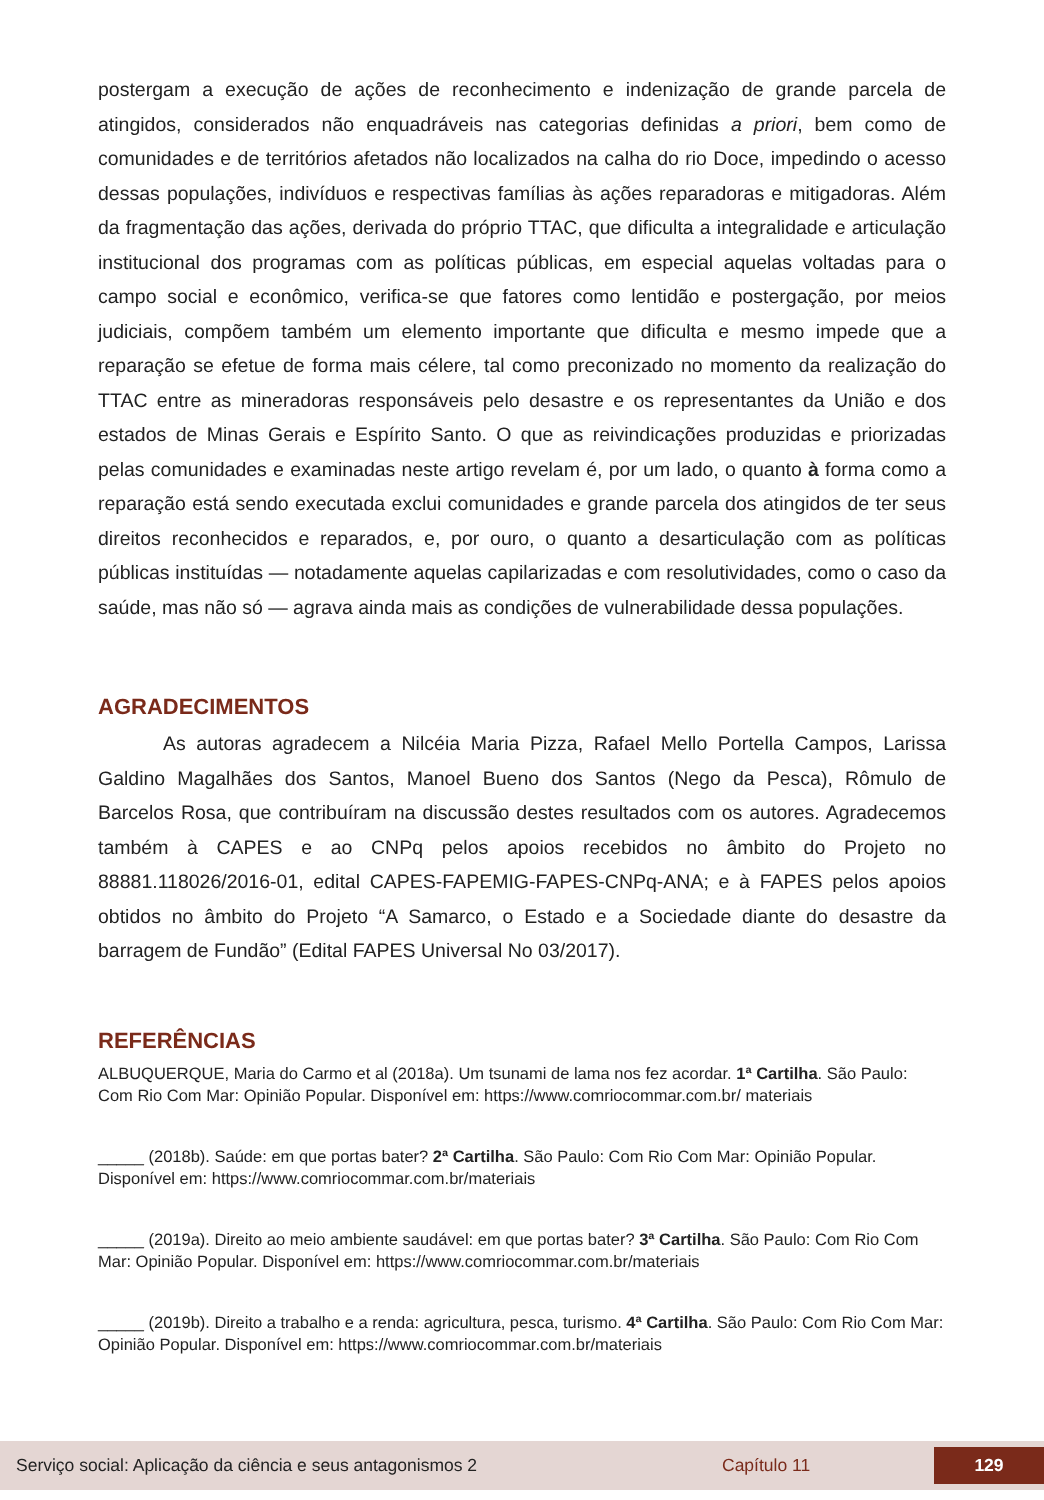postergam a execução de ações de reconhecimento e indenização de grande parcela de atingidos, considerados não enquadráveis nas categorias definidas a priori, bem como de comunidades e de territórios afetados não localizados na calha do rio Doce, impedindo o acesso dessas populações, indivíduos e respectivas famílias às ações reparadoras e mitigadoras. Além da fragmentação das ações, derivada do próprio TTAC, que dificulta a integralidade e articulação institucional dos programas com as políticas públicas, em especial aquelas voltadas para o campo social e econômico, verifica-se que fatores como lentidão e postergação, por meios judiciais, compõem também um elemento importante que dificulta e mesmo impede que a reparação se efetue de forma mais célere, tal como preconizado no momento da realização do TTAC entre as mineradoras responsáveis pelo desastre e os representantes da União e dos estados de Minas Gerais e Espírito Santo. O que as reivindicações produzidas e priorizadas pelas comunidades e examinadas neste artigo revelam é, por um lado, o quanto à forma como a reparação está sendo executada exclui comunidades e grande parcela dos atingidos de ter seus direitos reconhecidos e reparados, e, por ouro, o quanto a desarticulação com as políticas públicas instituídas — notadamente aquelas capilarizadas e com resolutividades, como o caso da saúde, mas não só — agrava ainda mais as condições de vulnerabilidade dessa populações.
AGRADECIMENTOS
As autoras agradecem a Nilcéia Maria Pizza, Rafael Mello Portella Campos, Larissa Galdino Magalhães dos Santos, Manoel Bueno dos Santos (Nego da Pesca), Rômulo de Barcelos Rosa, que contribuíram na discussão destes resultados com os autores. Agradecemos também à CAPES e ao CNPq pelos apoios recebidos no âmbito do Projeto no 88881.118026/2016-01, edital CAPES-FAPEMIG-FAPES-CNPq-ANA; e à FAPES pelos apoios obtidos no âmbito do Projeto “A Samarco, o Estado e a Sociedade diante do desastre da barragem de Fundão” (Edital FAPES Universal No 03/2017).
REFERÊNCIAS
ALBUQUERQUE, Maria do Carmo et al (2018a). Um tsunami de lama nos fez acordar. 1ª Cartilha. São Paulo: Com Rio Com Mar: Opinião Popular. Disponível em: https://www.comriocommar.com.br/ materiais
_____ (2018b). Saúde: em que portas bater? 2ª Cartilha. São Paulo: Com Rio Com Mar: Opinião Popular. Disponível em: https://www.comriocommar.com.br/materiais
_____ (2019a). Direito ao meio ambiente saudável: em que portas bater? 3ª Cartilha. São Paulo: Com Rio Com Mar: Opinião Popular. Disponível em: https://www.comriocommar.com.br/materiais
_____ (2019b). Direito a trabalho e a renda: agricultura, pesca, turismo. 4ª Cartilha. São Paulo: Com Rio Com Mar: Opinião Popular. Disponível em: https://www.comriocommar.com.br/materiais
Serviço social: Aplicação da ciência e seus antagonismos 2 Capítulo 11 129